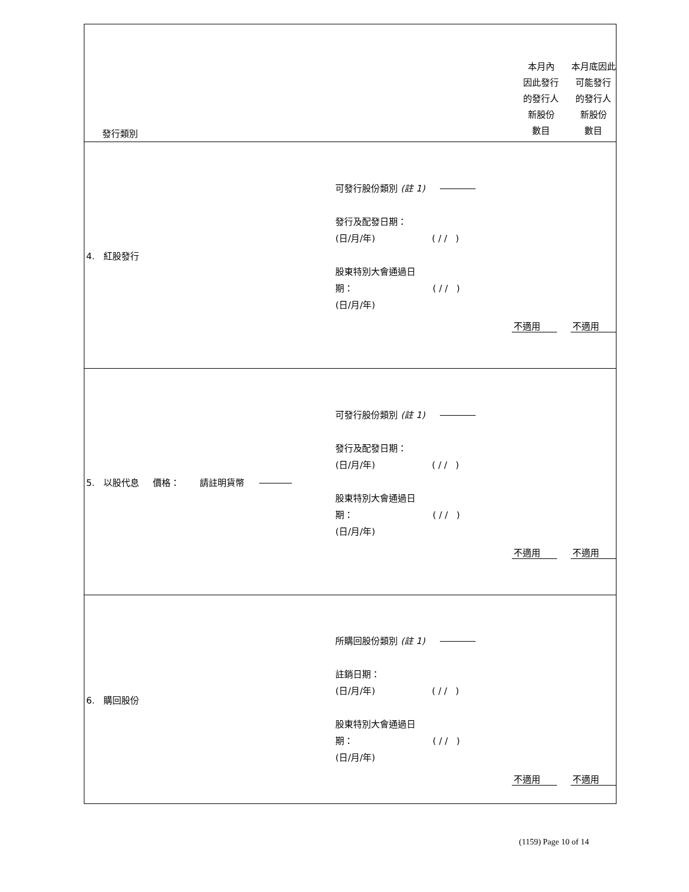| 發行類別 | | 本月內 因此發行 的發行人 新股份 數目 | 本月底因此 可能發行 的發行人 新股份 數目 |
| 4. 紅股發行 | 可發行股份類別 (註 1) 發行及配發日期： (日/月/年) ( / / ) 股東特別大會通過日 期： ( / / ) (日/月/年) | 不適用 | 不適用 |
| 5. 以股代息 價格： 請註明貨幣 | 可發行股份類別 (註 1) 發行及配發日期： (日/月/年) ( / / ) 股東特別大會通過日 期： ( / / ) (日/月/年) | 不適用 | 不適用 |
| 6. 購回股份 | 所購回股份類別 (註 1) 註銷日期： (日/月/年) ( / / ) 股東特別大會通過日 期： ( / / ) (日/月/年) | 不適用 | 不適用 |
(1159) Page 10 of 14